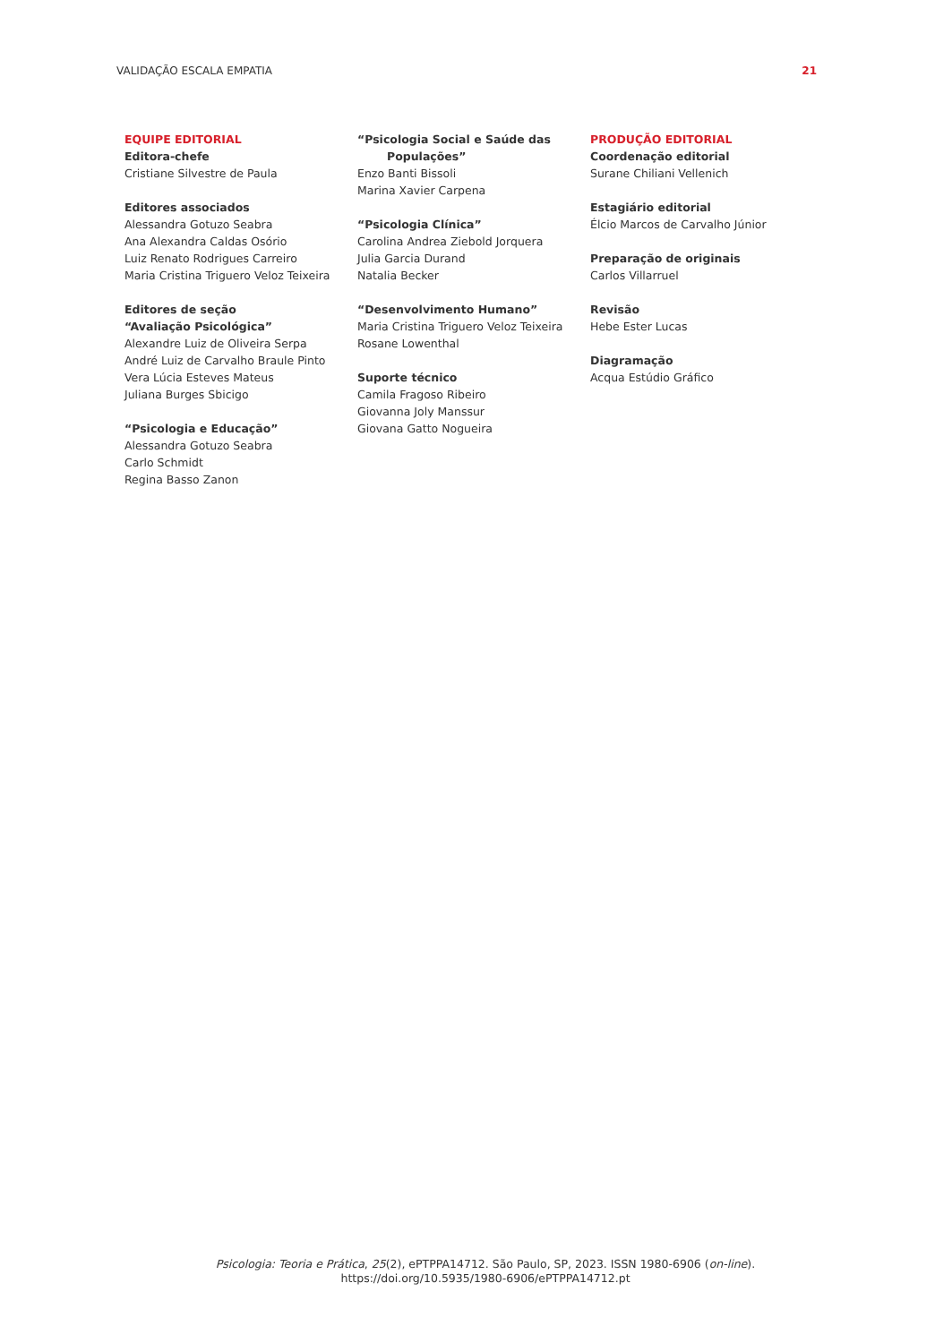VALIDAÇÃO ESCALA EMPATIA 21
EQUIPE EDITORIAL
Editora-chefe
Cristiane Silvestre de Paula
Editores associados
Alessandra Gotuzo Seabra
Ana Alexandra Caldas Osório
Luiz Renato Rodrigues Carreiro
Maria Cristina Triguero Veloz Teixeira
Editores de seção
“Avaliação Psicológica”
Alexandre Luiz de Oliveira Serpa
André Luiz de Carvalho Braule Pinto
Vera Lúcia Esteves Mateus
Juliana Burges Sbicigo
“Psicologia e Educação”
Alessandra Gotuzo Seabra
Carlo Schmidt
Regina Basso Zanon
“Psicologia Social e Saúde das
Populações”
Enzo Banti Bissoli
Marina Xavier Carpena
“Psicologia Clínica”
Carolina Andrea Ziebold Jorquera
Julia Garcia Durand
Natalia Becker
“Desenvolvimento Humano”
Maria Cristina Triguero Veloz Teixeira
Rosane Lowenthal
Suporte técnico
Camila Fragoso Ribeiro
Giovanna Joly Manssur
Giovana Gatto Nogueira
PRODUÇÃO EDITORIAL
Coordenação editorial
Surane Chiliani Vellenich
Estagiário editorial
Élcio Marcos de Carvalho Júnior
Preparação de originais
Carlos Villarruel
Revisão
Hebe Ester Lucas
Diagramação
Acqua Estúdio Gráfico
Psicologia: Teoria e Prática, 25(2), ePTPPA14712. São Paulo, SP, 2023. ISSN 1980-6906 (on-line).
https://doi.org/10.5935/1980-6906/ePTPPA14712.pt